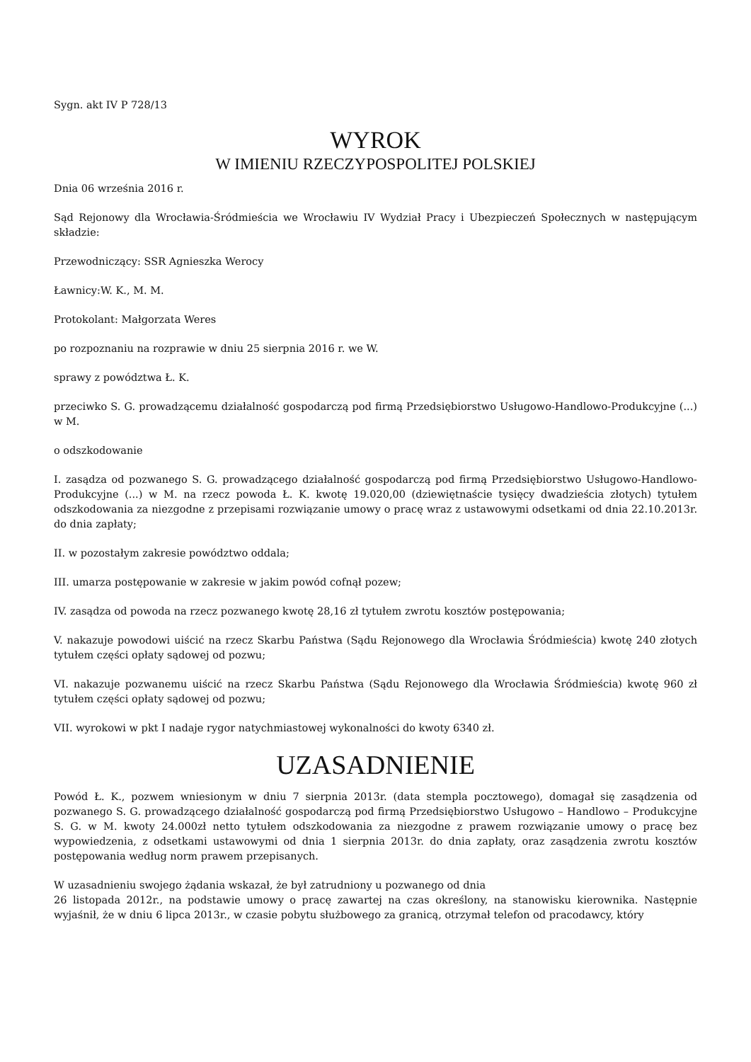Sygn. akt IV P 728/13
WYROK
W IMIENIU RZECZYPOSPOLITEJ POLSKIEJ
Dnia 06 września 2016 r.
Sąd Rejonowy dla Wrocławia-Śródmieścia we Wrocławiu IV Wydział Pracy i Ubezpieczeń Społecznych w następującym składzie:
Przewodniczący: SSR Agnieszka Werocy
Ławnicy:W. K., M. M.
Protokolant: Małgorzata Weres
po rozpoznaniu na rozprawie w dniu 25 sierpnia 2016 r. we W.
sprawy z powództwa Ł. K.
przeciwko S. G. prowadzącemu działalność gospodarczą pod firmą Przedsiębiorstwo Usługowo-Handlowo-Produkcyjne (...) w M.
o odszkodowanie
I. zasądza od pozwanego S. G. prowadzącego działalność gospodarczą pod firmą Przedsiębiorstwo Usługowo-Handlowo-Produkcyjne (...) w M. na rzecz powoda Ł. K. kwotę 19.020,00 (dziewiętnaście tysięcy dwadzieścia złotych) tytułem odszkodowania za niezgodne z przepisami rozwiązanie umowy o pracę wraz z ustawowymi odsetkami od dnia 22.10.2013r. do dnia zapłaty;
II. w pozostałym zakresie powództwo oddala;
III. umarza postępowanie w zakresie w jakim powód cofnął pozew;
IV. zasądza od powoda na rzecz pozwanego kwotę 28,16 zł tytułem zwrotu kosztów postępowania;
V. nakazuje powodowi uiścić na rzecz Skarbu Państwa (Sądu Rejonowego dla Wrocławia Śródmieścia) kwotę 240 złotych tytułem części opłaty sądowej od pozwu;
VI. nakazuje pozwanemu uiścić na rzecz Skarbu Państwa (Sądu Rejonowego dla Wrocławia Śródmieścia) kwotę 960 zł tytułem części opłaty sądowej od pozwu;
VII. wyrokowi w pkt I nadaje rygor natychmiastowej wykonalności do kwoty 6340 zł.
UZASADNIENIE
Powód Ł. K., pozwem wniesionym w dniu 7 sierpnia 2013r. (data stempla pocztowego), domagał się zasądzenia od pozwanego S. G. prowadzącego działalność gospodarczą pod firmą Przedsiębiorstwo Usługowo – Handlowo – Produkcyjne S. G. w M. kwoty 24.000zł netto tytułem odszkodowania za niezgodne z prawem rozwiązanie umowy o pracę bez wypowiedzenia, z odsetkami ustawowymi od dnia 1 sierpnia 2013r. do dnia zapłaty, oraz zasądzenia zwrotu kosztów postępowania według norm prawem przepisanych.
W uzasadnieniu swojego żądania wskazał, że był zatrudniony u pozwanego od dnia
26 listopada 2012r., na podstawie umowy o pracę zawartej na czas określony, na stanowisku kierownika. Następnie wyjaśnił, że w dniu 6 lipca 2013r., w czasie pobytu służbowego za granicą, otrzymał telefon od pracodawcy, który